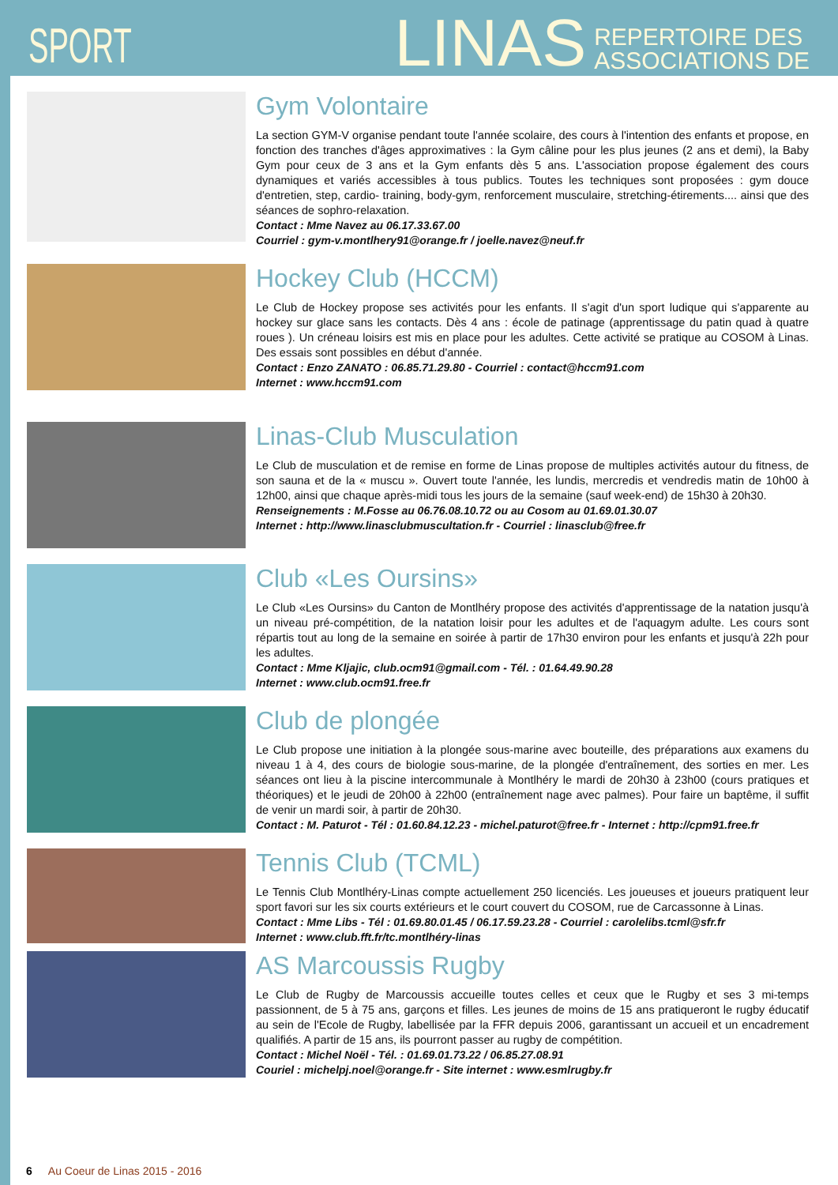SPORT
LINAS
REPERTOIRE DES
ASSOCIATIONS DE
Gym Volontaire
La section GYM-V organise pendant toute l'année scolaire, des cours à l'intention des enfants et propose, en fonction des tranches d'âges approximatives : la Gym câline pour les plus jeunes (2 ans et demi), la Baby Gym pour ceux de 3 ans et la Gym enfants dès 5 ans. L'association propose également des cours dynamiques et variés accessibles à tous publics. Toutes les techniques sont proposées : gym douce d'entretien, step, cardio- training, body-gym, renforcement musculaire, stretching-étirements.... ainsi que des séances de sophro-relaxation.
Contact : Mme Navez au 06.17.33.67.00
Courriel : gym-v.montlhery91@orange.fr / joelle.navez@neuf.fr
Hockey Club (HCCM)
Le Club de Hockey propose ses activités pour les enfants. Il s'agit d'un sport ludique qui s'apparente au hockey sur glace sans les contacts. Dès 4 ans : école de patinage (apprentissage du patin quad à quatre roues ). Un créneau loisirs est mis en place pour les adultes. Cette activité se pratique au COSOM à Linas. Des essais sont possibles en début d'année.
Contact : Enzo ZANATO : 06.85.71.29.80 - Courriel : contact@hccm91.com
Internet : www.hccm91.com
Linas-Club Musculation
Le Club de musculation et de remise en forme de Linas propose de multiples activités autour du fitness, de son sauna et de la « muscu ». Ouvert toute l'année, les lundis, mercredis et vendredis matin de 10h00 à 12h00, ainsi que chaque après-midi tous les jours de la semaine (sauf week-end) de 15h30 à 20h30.
Renseignements : M.Fosse au 06.76.08.10.72 ou au Cosom au 01.69.01.30.07
Internet : http://www.linasclubmuscultation.fr - Courriel : linasclub@free.fr
Club «Les Oursins»
Le Club «Les Oursins» du Canton de Montlhéry propose des activités d'apprentissage de la natation jusqu'à un niveau pré-compétition, de la natation loisir pour les adultes et de l'aquagym adulte. Les cours sont répartis tout au long de la semaine en soirée à partir de 17h30 environ pour les enfants et jusqu'à 22h pour les adultes.
Contact : Mme Kljajic, club.ocm91@gmail.com - Tél. : 01.64.49.90.28
Internet : www.club.ocm91.free.fr
Club de plongée
Le Club propose une initiation à la plongée sous-marine avec bouteille, des préparations aux examens du niveau 1 à 4, des cours de biologie sous-marine, de la plongée d'entraînement, des sorties en mer. Les séances ont lieu à la piscine intercommunale à Montlhéry le mardi de 20h30 à 23h00 (cours pratiques et théoriques) et le jeudi de 20h00 à 22h00 (entraînement nage avec palmes). Pour faire un baptême, il suffit de venir un mardi soir, à partir de 20h30.
Contact : M. Paturot - Tél : 01.60.84.12.23 - michel.paturot@free.fr - Internet : http://cpm91.free.fr
Tennis Club (TCML)
Le Tennis Club Montlhéry-Linas compte actuellement 250 licenciés. Les joueuses et joueurs pratiquent leur sport favori sur les six courts extérieurs et le court couvert du COSOM, rue de Carcassonne à Linas.
Contact : Mme Libs - Tél : 01.69.80.01.45 / 06.17.59.23.28 - Courriel : carolelibs.tcml@sfr.fr
Internet : www.club.fft.fr/tc.montlhéry-linas
AS Marcoussis Rugby
Le Club de Rugby de Marcoussis accueille toutes celles et ceux que le Rugby et ses 3 mi-temps passionnent, de 5 à 75 ans, garçons et filles. Les jeunes de moins de 15 ans pratiqueront le rugby éducatif au sein de l'Ecole de Rugby, labellisée par la FFR depuis 2006, garantissant un accueil et un encadrement qualifiés. A partir de 15 ans, ils pourront passer au rugby de compétition.
Contact : Michel Noël - Tél. : 01.69.01.73.22 / 06.85.27.08.91
Couriel : michelpj.noel@orange.fr - Site internet : www.esmlrugby.fr
6 Au Coeur de Linas 2015 - 2016